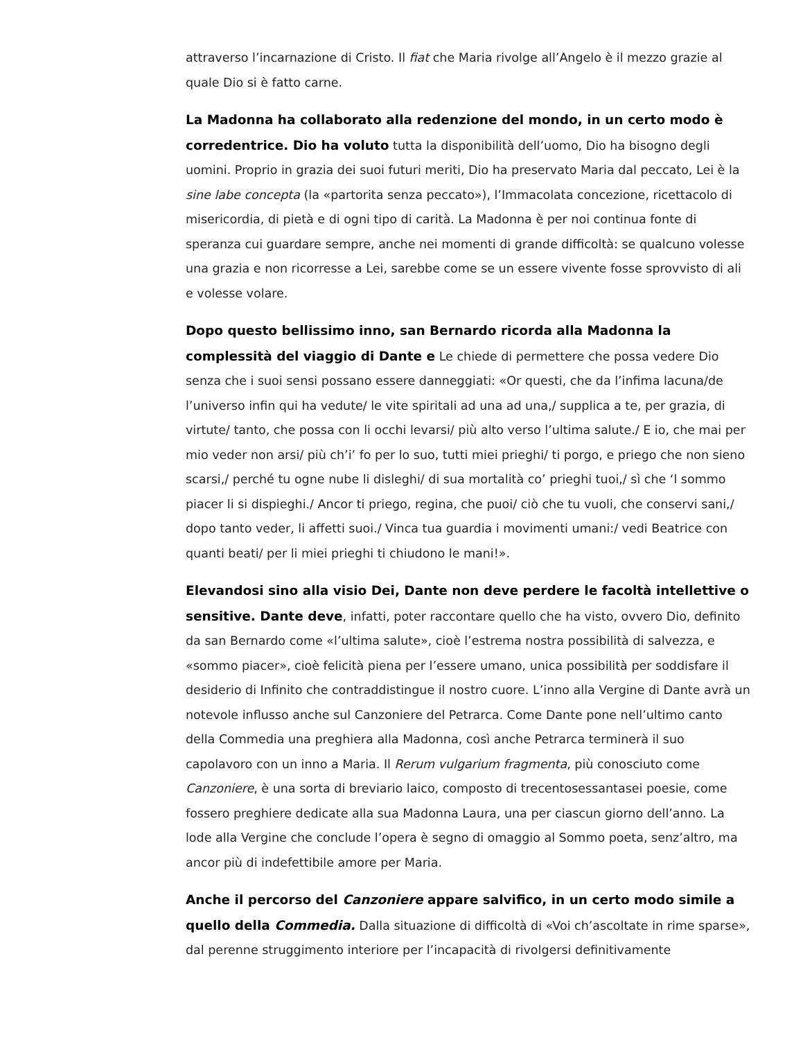attraverso l’incarnazione di Cristo. Il fiat che Maria rivolge all’Angelo è il mezzo grazie al quale Dio si è fatto carne.
La Madonna ha collaborato alla redenzione del mondo, in un certo modo è corredentrice. Dio ha voluto tutta la disponibilità dell’uomo, Dio ha bisogno degli uomini. Proprio in grazia dei suoi futuri meriti, Dio ha preservato Maria dal peccato, Lei è la sine labe concepta (la «partorita senza peccato»), l’Immacolata concezione, ricettacolo di misericordia, di pietà e di ogni tipo di carità. La Madonna è per noi continua fonte di speranza cui guardare sempre, anche nei momenti di grande difficoltà: se qualcuno volesse una grazia e non ricorresse a Lei, sarebbe come se un essere vivente fosse sprovvisto di ali e volesse volare.
Dopo questo bellissimo inno, san Bernardo ricorda alla Madonna la complessità del viaggio di Dante e Le chiede di permettere che possa vedere Dio senza che i suoi sensi possano essere danneggiati: «Or questi, che da l’infima lacuna/de l’universo infin qui ha vedute/ le vite spiritali ad una ad una,/ supplica a te, per grazia, di virtute/ tanto, che possa con li occhi levarsi/ più alto verso l’ultima salute./ E io, che mai per mio veder non arsi/ più ch’i’ fo per lo suo, tutti miei prieghi/ ti porgo, e priego che non sieno scarsi,/ perché tu ogne nube li disleghi/ di sua mortalità co’ prieghi tuoi,/ sì che ‘l sommo piacer li si dispieghi./ Ancor ti priego, regina, che puoi/ ciò che tu vuoli, che conservi sani,/ dopo tanto veder, li affetti suoi./ Vinca tua guardia i movimenti umani:/ vedi Beatrice con quanti beati/ per li miei prieghi ti chiudono le mani!».
Elevandosi sino alla visio Dei, Dante non deve perdere le facoltà intellettive o sensitive. Dante deve, infatti, poter raccontare quello che ha visto, ovvero Dio, definito da san Bernardo come «l’ultima salute», cioè l’estrema nostra possibilità di salvezza, e «sommo piacer», cioè felicità piena per l’essere umano, unica possibilità per soddisfare il desiderio di Infinito che contraddistingue il nostro cuore. L’inno alla Vergine di Dante avrà un notevole influsso anche sul Canzoniere del Petrarca. Come Dante pone nell’ultimo canto della Commedia una preghiera alla Madonna, così anche Petrarca terminerà il suo capolavoro con un inno a Maria. Il Rerum vulgarium fragmenta, più conosciuto come Canzoniere, è una sorta di breviario laico, composto di trecentosessantasei poesie, come fossero preghiere dedicate alla sua Madonna Laura, una per ciascun giorno dell’anno. La lode alla Vergine che conclude l’opera è segno di omaggio al Sommo poeta, senz’altro, ma ancor più di indefettibile amore per Maria.
Anche il percorso del Canzoniere appare salvifico, in un certo modo simile a quello della Commedia. Dalla situazione di difficoltà di «Voi ch’ascoltate in rime sparse», dal perenne struggimento interiore per l’incapacità di rivolgersi definitivamente